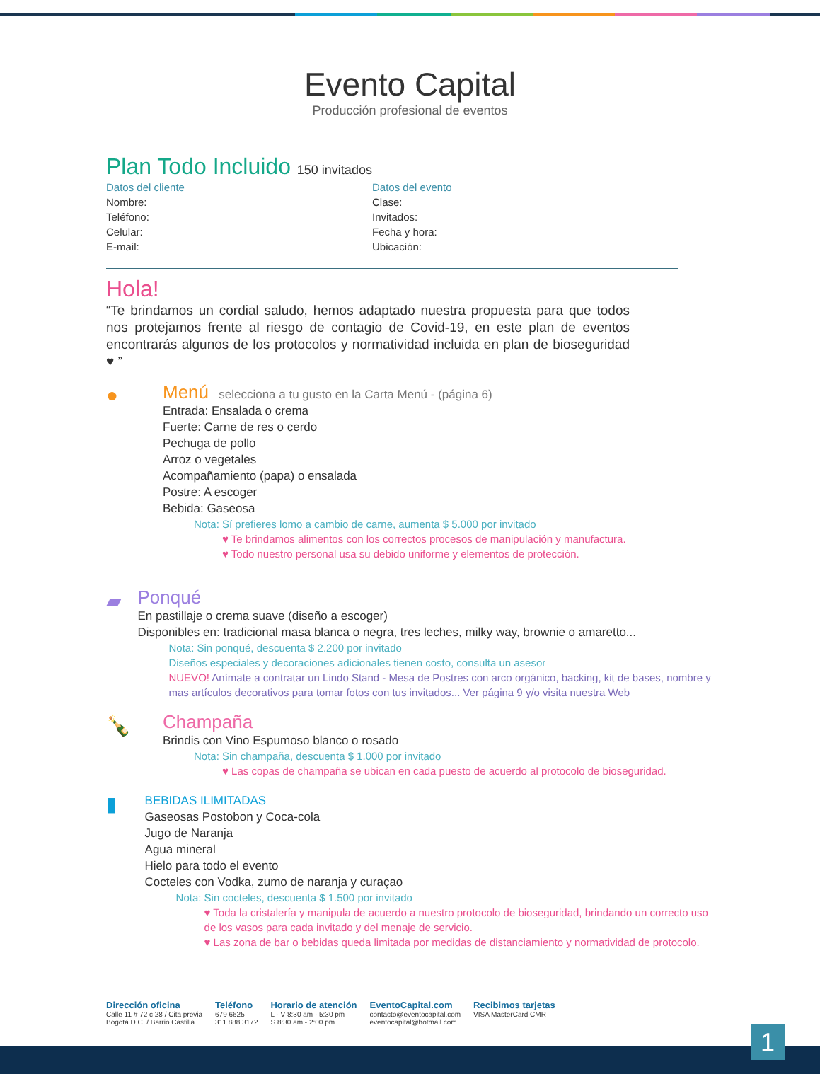Evento Capital
Producción profesional de eventos
Plan Todo Incluido 150 invitados
Datos del cliente
Nombre:
Teléfono:
Celular:
E-mail:
Datos del evento
Clase:
Invitados:
Fecha y hora:
Ubicación:
Hola!
“Te brindamos un cordial saludo, hemos adaptado nuestra propuesta para que todos nos protejamos frente al riesgo de contagio de Covid-19, en este plan de eventos encontrarás algunos de los protocolos y normatividad incluida en plan de bioseguridad ♥ ”
●
Menú selecciona a tu gusto en la Carta Menú - (página 6)
Entrada: Ensalada o crema
Fuerte: Carne de res o cerdo
Pechuga de pollo
Arroz o vegetales
Acompañamiento (papa) o ensalada
Postre: A escoger
Bebida: Gaseosa
Nota: Sí prefieres lomo a cambio de carne, aumenta $ 5.000 por invitado
♥ Te brindamos alimentos con los correctos procesos de manipulación y manufactura.
♥ Todo nuestro personal usa su debido uniforme y elementos de protección.
▰
Ponqué
En pastillaje o crema suave (diseño a escoger)
Disponibles en: tradicional masa blanca o negra, tres leches, milky way, brownie o amaretto...
Nota: Sin ponqué, descuenta $ 2.200 por invitado
Diseños especiales y decoraciones adicionales tienen costo, consulta un asesor
NUEVO! Anímate a contratar un Lindo Stand - Mesa de Postres con arco orgánico, backing, kit de bases, nombre y mas artículos decorativos para tomar fotos con tus invitados... Ver página 9 y/o visita nuestra Web
🍾
Champaña
Brindis con Vino Espumoso blanco o rosado
Nota: Sin champaña, descuenta $ 1.000 por invitado
♥ Las copas de champaña se ubican en cada puesto de acuerdo al protocolo de bioseguridad.
▮
BEBIDAS ILIMITADAS
Gaseosas Postobon y Coca-cola
Jugo de Naranja
Agua mineral
Hielo para todo el evento
Cocteles con Vodka, zumo de naranja y curaçao
Nota: Sin cocteles, descuenta $ 1.500 por invitado
♥ Toda la cristalería y manipula de acuerdo a nuestro protocolo de bioseguridad, brindando un correcto uso de los vasos para cada invitado y del menaje de servicio.
♥ Las zona de bar o bebidas queda limitada por medidas de distanciamiento y normatividad de protocolo.
Dirección oficina
Calle 11 # 72 c 28 / Cita previa
Bogotá D.C. / Barrio Castilla
Teléfono
679 6625
311 888 3172
Horario de atención
L - V 8:30 am - 5:30 pm
S 8:30 am - 2:00 pm
EventoCapital.com
contacto@eventocapital.com
eventocapital@hotmail.com
Recibimos tarjetas
VISA MasterCard CMR
1